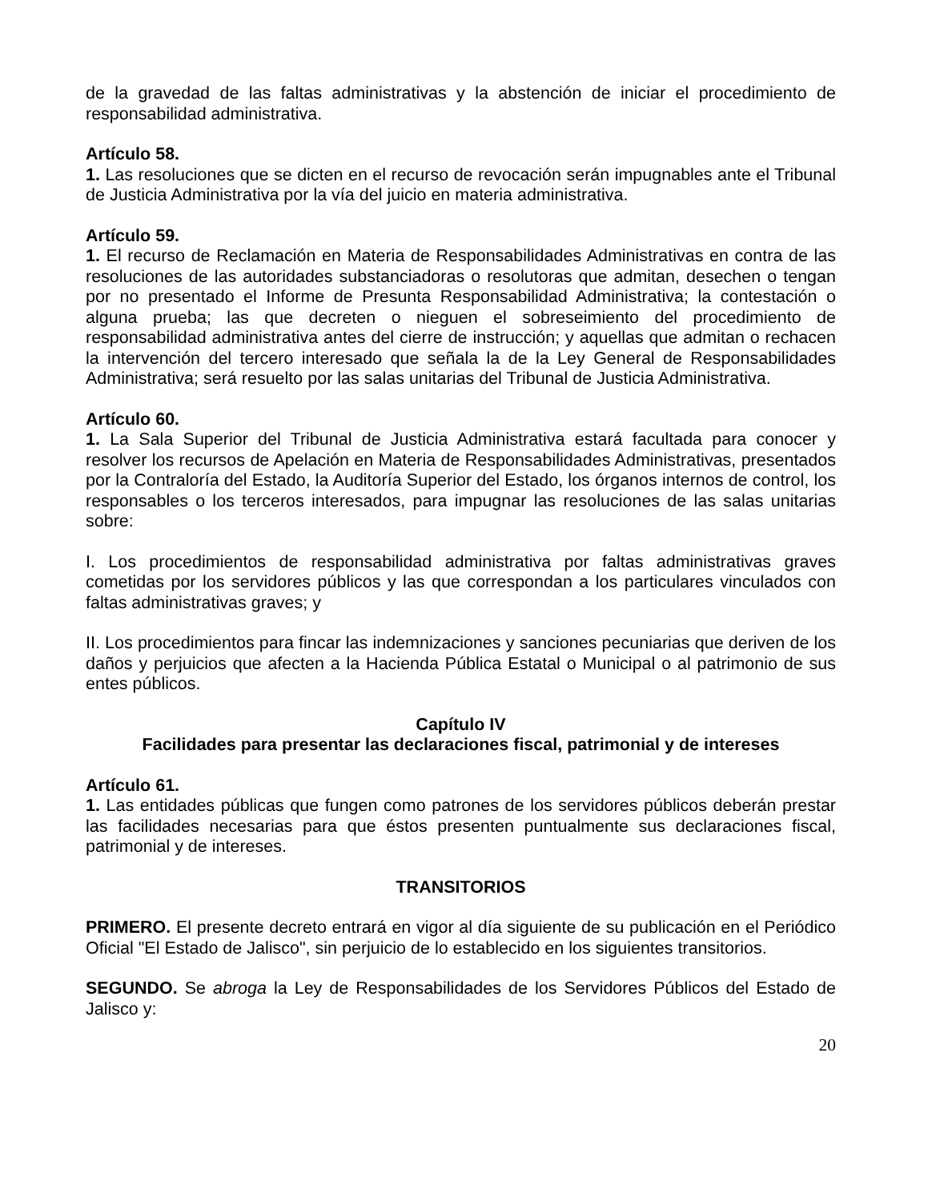de la gravedad de las faltas administrativas y la abstención de iniciar el procedimiento de responsabilidad administrativa.
Artículo 58.
1. Las resoluciones que se dicten en el recurso de revocación serán impugnables ante el Tribunal de Justicia Administrativa por la vía del juicio en materia administrativa.
Artículo 59.
1. El recurso de Reclamación en Materia de Responsabilidades Administrativas en contra de las resoluciones de las autoridades substanciadoras o resolutoras que admitan, desechen o tengan por no presentado el Informe de Presunta Responsabilidad Administrativa; la contestación o alguna prueba; las que decreten o nieguen el sobreseimiento del procedimiento de responsabilidad administrativa antes del cierre de instrucción; y aquellas que admitan o rechacen la intervención del tercero interesado que señala la de la Ley General de Responsabilidades Administrativa; será resuelto por las salas unitarias del Tribunal de Justicia Administrativa.
Artículo 60.
1. La Sala Superior del Tribunal de Justicia Administrativa estará facultada para conocer y resolver los recursos de Apelación en Materia de Responsabilidades Administrativas, presentados por la Contraloría del Estado, la Auditoría Superior del Estado, los órganos internos de control, los responsables o los terceros interesados, para impugnar las resoluciones de las salas unitarias sobre:
I. Los procedimientos de responsabilidad administrativa por faltas administrativas graves cometidas por los servidores públicos y las que correspondan a los particulares vinculados con faltas administrativas graves; y
II. Los procedimientos para fincar las indemnizaciones y sanciones pecuniarias que deriven de los daños y perjuicios que afecten a la Hacienda Pública Estatal o Municipal o al patrimonio de sus entes públicos.
Capítulo IV
Facilidades para presentar las declaraciones fiscal, patrimonial y de intereses
Artículo 61.
1. Las entidades públicas que fungen como patrones de los servidores públicos deberán prestar las facilidades necesarias para que éstos presenten puntualmente sus declaraciones fiscal, patrimonial y de intereses.
TRANSITORIOS
PRIMERO. El presente decreto entrará en vigor al día siguiente de su publicación en el Periódico Oficial "El Estado de Jalisco", sin perjuicio de lo establecido en los siguientes transitorios.
SEGUNDO. Se abroga la Ley de Responsabilidades de los Servidores Públicos del Estado de Jalisco y:
20